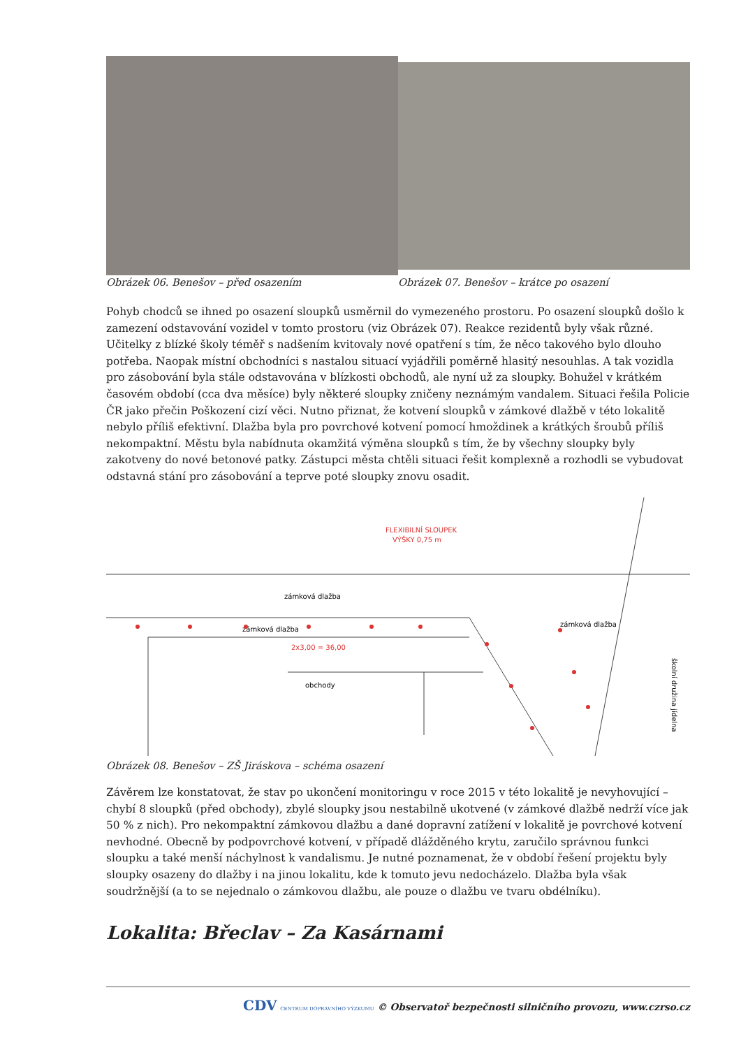Obrázek 06. Benešov – před osazením
Obrázek 07. Benešov – krátce po osazení
Pohyb chodců se ihned po osazení sloupků usměrnil do vymezeného prostoru. Po osazení sloupků došlo k zamezení odstavování vozidel v tomto prostoru (viz Obrázek 07). Reakce rezidentů byly však různé. Učitelky z blízké školy téměř s nadšením kvitovaly nové opatření s tím, že něco takového bylo dlouho potřeba. Naopak místní obchodníci s nastalou situací vyjádřili poměrně hlasitý nesouhlas. A tak vozidla pro zásobování byla stále odstavována v blízkosti obchodů, ale nyní už za sloupky. Bohužel v krátkém časovém období (cca dva měsíce) byly některé sloupky zničeny neznámým vandalem. Situaci řešila Policie ČR jako přečin Poškození cizí věci. Nutno přiznat, že kotvení sloupků v zámkové dlažbě v této lokalitě nebylo příliš efektivní. Dlažba byla pro povrchové kotvení pomocí hmoždinek a krátkých šroubů příliš nekompaktní. Městu byla nabídnuta okamžitá výměna sloupků s tím, že by všechny sloupky byly zakotveny do nové betonové patky. Zástupci města chtěli situaci řešit komplexně a rozhodli se vybudovat odstavná stání pro zásobování a teprve poté sloupky znovu osadit.
FLEXIBILNÍ SLOUPEK
VÝŠKY 0,75 m
zámková dlažba
zámková dlažba
obchody
zámková dlažba
školní družina jídelna
2x3,00 = 36,00
Obrázek 08. Benešov – ZŠ Jiráskova – schéma osazení
Závěrem lze konstatovat, že stav po ukončení monitoringu v roce 2015 v této lokalitě je nevyhovující – chybí 8 sloupků (před obchody), zbylé sloupky jsou nestabilně ukotvené (v zámkové dlažbě nedrží více jak 50 % z nich). Pro nekompaktní zámkovou dlažbu a dané dopravní zatížení v lokalitě je povrchové kotvení nevhodné. Obecně by podpovrchové kotvení, v případě dlážděného krytu, zaručilo správnou funkci sloupku a také menší náchylnost k vandalismu. Je nutné poznamenat, že v období řešení projektu byly sloupky osazeny do dlažby i na jinou lokalitu, kde k tomuto jevu nedocházelo. Dlažba byla však soudržnější (a to se nejednalo o zámkovou dlažbu, ale pouze o dlažbu ve tvaru obdélníku).
Lokalita: Břeclav – Za Kasárnami
CDV CENTRUM DOPRAVNÍHO VÝZKUMU © Observatoř bezpečnosti silničního provozu, www.czrso.cz